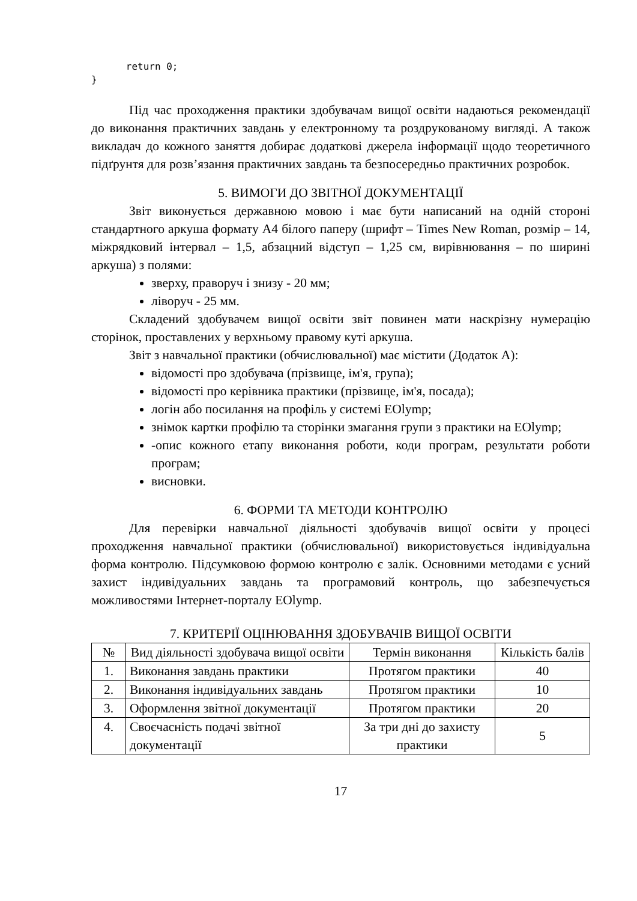return 0;
}
Під час проходження практики здобувачам вищої освіти надаються рекомендації до виконання практичних завдань у електронному та роздрукованому вигляді. А також викладач до кожного заняття добирає додаткові джерела інформації щодо теоретичного підґрунтя для розв’язання практичних завдань та безпосередньо практичних розробок.
5. ВИМОГИ ДО ЗВІТНОЇ ДОКУМЕНТАЦІЇ
Звіт виконується державною мовою і має бути написаний на одній стороні стандартного аркуша формату А4 білого паперу (шрифт – Times New Roman, розмір – 14, міжрядковий інтервал – 1,5, абзацний відступ – 1,25 см, вирівнювання – по ширині аркуша) з полями:
зверху, праворуч і знизу - 20 мм;
ліворуч - 25 мм.
Складений здобувачем вищої освіти звіт повинен мати наскрізну нумерацію сторінок, проставлених у верхньому правому куті аркуша.
Звіт з навчальної практики (обчислювальної) має містити (Додаток А):
відомості про здобувача (прізвище, ім'я, група);
відомості про керівника практики (прізвище, ім'я, посада);
логін або посилання на профіль у системі EOlymp;
знімок картки профілю та сторінки змагання групи з практики на EOlymp;
-опис кожного етапу виконання роботи, коди програм, результати роботи програм;
висновки.
6. ФОРМИ ТА МЕТОДИ КОНТРОЛЮ
Для перевірки навчальної діяльності здобувачів вищої освіти у процесі проходження навчальної практики (обчислювальної) використовується індивідуальна форма контролю. Підсумковою формою контролю є залік. Основними методами є усний захист індивідуальних завдань та програмовий контроль, що забезпечується можливостями Інтернет-порталу EOlymp.
7. КРИТЕРІЇ ОЦІНЮВАННЯ ЗДОБУВАЧІВ ВИЩОЇ ОСВІТИ
| № | Вид діяльності здобувача вищої освіти | Термін виконання | Кількість балів |
| --- | --- | --- | --- |
| 1. | Виконання завдань практики | Протягом практики | 40 |
| 2. | Виконання індивідуальних завдань | Протягом практики | 10 |
| 3. | Оформлення звітної документації | Протягом практики | 20 |
| 4. | Своєчасність подачі звітної документації | За три дні до захисту практики | 5 |
17